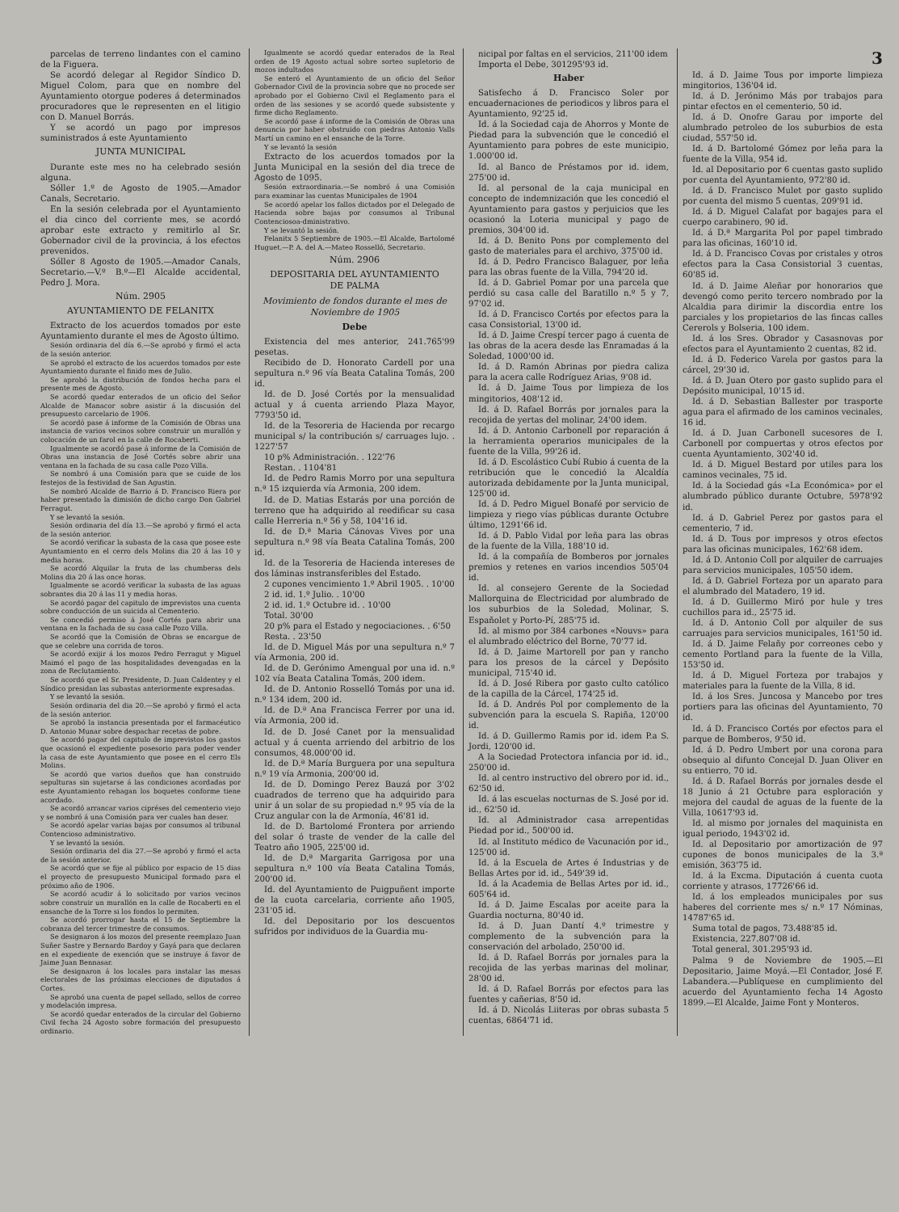parcelas de terreno lindantes con el camino de la Figuera.
Se acordó delegar al Regidor Síndico D. Miguel Colom, para que en nombre del Ayuntamiento otorgue poderes á determinados procuradores que le representen en el litigio con D. Manuel Borrás.
Y se acordó un pago por impresos suministrados á este Ayuntamiento
JUNTA MUNICIPAL
Durante este mes no ha celebrado sesión alguna.
Sóller 1.º de Agosto de 1905.—Amador Canals, Secretario.
En la sesión celebrada por el Ayuntamiento el dia cinco del corriente mes, se acordó aprobar este extracto y remitirlo al Sr. Gobernador civil de la provincia, á los efectos prevenidos.
Sóller 8 Agosto de 1905.—Amador Canals, Secretario.—V.º B.º—El Alcalde accidental, Pedro J. Mora.
Núm. 2905
AYUNTAMIENTO DE FELANITX
Extracto de los acuerdos tomados por este Ayuntamiento durante el mes de Agosto último.
Sesión ordinaria del día 6.—Se aprobó y firmó el acta de la sesión anterior.
Se aprobó el extracto de los acuerdos tomados por este Ayuntamiento durante el finido mes de Julio.
Se aprobó la distribución de fondos hecha para el presente mes de Agosto.
Se acordó quedar enterados de un oficio del Señor Alcalde de Manacor sobre asistir á la discusión del presupuesto carcelario de 1906.
Se acordó pase á informe de la Comisión de Obras una instancia de varios vecinos sobre construir un murallón y colocación de un farol en la calle de Rocaberti.
Igualmente se acordó pase á informe de la Comisión de Obras una instancia de José Cortés sobre abrir una ventana en la fachada de su casa calle Pozo Villa.
Se nombró á una Comisión para que se cuide de los festejos de la festividad de San Agustin.
Se nombró Alcalde de Barrio á D. Francisco Riera por haber presentado la dimisión de dicho cargo Don Gabriel Ferragut.
Y se levantó la sesión.
Sesión ordinaria del día 13.—Se aprobó y firmó el acta de la sesión anterior.
Se acordó verificar la subasta de la casa que posee este Ayuntamiento en el cerro dels Molins dia 20 á las 10 y media horas.
Se acordó Alquilar la fruta de las chumberas dels Molins dia 20 á las once horas.
Igualmente se acordó verificar la subasta de las aguas sobrantes dia 20 á las 11 y media horas.
Se acordó pagar del capitulo de imprevistos una cuenta sobre conducción de un suicida al Cementerio.
Se concedió permiso á José Cortés para abrir una ventana en la fachada de su casa calle Pozo Villa.
Se acordó que la Comisión de Obras se encargue de que se celebre una corrida de toros.
Se acordó exijir á los mozos Pedro Ferragut y Miguel Maimó el pago de las hospitalidades devengadas en la zona de Reclutamiento.
Se acordó que el Sr. Presidente, D. Juan Caldentey y el Síndico presidan las subastas anteriormente expresadas.
Y se levantó la sesión.
Sesión ordinaria del dia 20.—Se aprobó y firmó el acta de la sesión anterior.
Se aprobó la instancia presentada por el farmacéutico D. Antonio Munar sobre despachar recetas de pobre.
Se acordó pagar del capitulo de imprevistos los gastos que ocasionó el expediente posesorio para poder vender la casa de este Ayuntamiento que posee en el cerro Els Molins.
Se acordó que varios dueños que han construido sepulturas sin sujetarse á las condiciones acordadas por este Ayuntamiento rehagan los boquetes conforme tiene acordado.
Se acordó arrancar varios cipréses del cementerio viejo y se nombró á una Comisión para ver cuales han deser.
Se acordó apelar varias bajas por consumos al tribunal Contencioso administrativo.
Y se levantó la sesión.
Sesión ordinaria del dia 27.—Se aprobó y firmó el acta de la sesión anterior.
Se acordó que se fije al público por espacio de 15 dias el proyecto de presupuesto Municipal formado para el próximo año de 1906.
Se acordó acudir á lo solicitado por varios vecinos sobre construir un murallón en la calle de Rocaberti en el ensanche de la Torre si los fondos lo permiten.
Se acordó prorrogar hasta el 15 de Septiembre la cobranza del tercer trimestre de consumos.
Se designaron á los mozos del presente reemplazo Juan Suñer Sastre y Bernardo Bardoy y Gayá para que declaren en el expediente de exención que se instruye á favor de Jaime Juan Bennasar.
Se designaron á los locales para instalar las mesas electorales de las próximas elecciones de diputados á Cortes.
Se aprobó una cuenta de papel sellado, sellos de correo y modelación impresa.
Se acordó quedar enterados de la circular del Gobierno Civil fecha 24 Agosto sobre formación del presupuesto ordinario.
Igualmente se acordó quedar enterados de la Real orden de 19 Agosto actual sobre sorteo supletorio de mozos indultados
Se enteró el Ayuntamiento de un oficio del Señor Gobernador Civil de la provincia sobre que no procede ser aprobado por el Gobierno Civil el Reglamento para el orden de las sesiones y se acordó quede subsistente y firme dicho Reglamento.
Se acordó pase á informe de la Comisión de Obras una denuncia por haber obstruido con piedras Antonio Valls Martí un camino en el ensanche de la Torre.
Y se levantó la sesión
Extracto de los acuerdos tomados por la Junta Municipal en la sesión del dia trece de Agosto de 1095.
Sesión extraordinaria.—Se nombró á una Comisión para examinar las cuentas Municipales de 1904
Se acordó apelar los fallos dictados por el Delegado de Hacienda sobre bajas por consumos al Tribunal Contenciosoa-dministrativo.
Y se levantó la sesión.
Felanitx 5 Septiembre de 1905.—El Alcalde, Bartolomé Huguet.—P. A. del A.—Mateo Rosselló, Secretario.
Núm. 2906
DEPOSITARIA DEL AYUNTAMIENTO
DE PALMA
Movimiento de fondos durante el mes de Noviembre de 1905
Debe
Existencia del mes anterior, 241.765'99 pesetas.
Recibido de D. Honorato Cardell por una sepultura n.º 96 vía Beata Catalina Tomás, 200 id.
Id. de D. José Cortés por la mensualidad actual y á cuenta arriendo Plaza Mayor, 7793'50 id.
Id. de la Tesoreria de Hacienda por recargo municipal s/ la contribución s/ carruages lujo. . 1227'57
10 p% Administración. . 122'76
Restan. . 1104'81
Id. de Pedro Ramis Morro por una sepultura n.ª 15 izquierda vía Armonia, 200 idem.
Id. de D. Matias Estarás por una porción de terreno que ha adquirido al reedificar su casa calle Herreria n.º 56 y 58, 104'16 id.
Id. de D.ª Maria Cánovas Vives por una sepultura n.º 98 vía Beata Catalina Tomás, 200 id.
Id. de la Tesoreria de Hacienda intereses de dos láminas instransferibles del Estado.
2 cupones vencimiento 1.º Abril 1905. . 10'00
2 id. id. 1.º Julio. . 10'00
2 id. id. 1.º Octubre id. . 10'00
Total. 30'00
20 p% para el Estado y negociaciones. . 6'50
Resta. . 23'50
Id. de D. Miguel Más por una sepultura n.º 7 vía Armonia, 200 id.
Id. de D. Gerónimo Amengual por una id. n.º 102 vía Beata Catalina Tomás, 200 idem.
Id. de D. Antonio Rosselló Tomás por una id. n.º 134 idem, 200 id.
Id. de D.ª Ana Francisca Ferrer por una id. vía Armonia, 200 id.
Id. de D. José Canet por la mensualidad actual y á cuenta arriendo del arbitrio de los consumos, 48.000'00 id.
Id. de D.ª María Burguera por una sepultura n.º 19 vía Armonia, 200'00 id.
Id. de D. Domingo Perez Bauzá por 3'02 cuadrados de terreno que ha adquirido para unir á un solar de su propiedad n.º 95 vía de la Cruz angular con la de Armonía, 46'81 id.
Id. de D. Bartolomé Frontera por arriendo del solar ó traste de vender de la calle del Teatro año 1905, 225'00 id.
Id. de D.ª Margarita Garrigosa por una sepultura n.º 100 vía Beata Catalina Tomás, 200'00 id.
Id. del Ayuntamiento de Puigpuñent importe de la cuota carcelaria, corriente año 1905, 231'05 id.
Id. del Depositario por los descuentos sufridos por individuos de la Guardia mu-
nicipal por faltas en el servicios, 211'00 idem
Importa el Debe, 301295'93 id.
Haber
Satisfecho á D. Francisco Soler por encuadernaciones de periodicos y libros para el Ayuntamiento, 92'25 id.
Id. á la Sociedad caja de Ahorros y Monte de Piedad para la subvención que le concedió el Ayuntamiento para pobres de este municipio, 1.000'00 id.
Id. al Banco de Préstamos por id. idem, 275'00 id.
Id. al personal de la caja municipal en concepto de indemnización que les concedió el Ayuntamiento para gastos y perjuicios que les ocasionó la Loteria municipal y pago de premios, 304'00 id.
Id. á D. Benito Pons por complemento del gasto de materiales para el archivo, 375'00 id.
Id. á D. Pedro Francisco Balaguer, por leña para las obras fuente de la Villa, 794'20 id.
Id. á D. Gabriel Pomar por una parcela que perdió su casa calle del Baratillo n.º 5 y 7, 97'02 id.
Id. á D. Francisco Cortés por efectos para la casa Consistorial, 13'00 id.
Id. á D. Jaime Crespí tercer pago á cuenta de las obras de la acera desde las Enramadas á la Soledad, 1000'00 id.
Id. á D. Ramón Abrinas por piedra caliza para la acera calle Rodríguez Arias, 9'08 id.
Id. á D. Jaime Tous por limpieza de los mingitorios, 408'12 id.
Id. á D. Rafael Borrás por jornales para la recojida de yertas del molinar, 24'00 idem.
Id. á D. Antonio Carbonell por reparación á la herramienta operarios municipales de la fuente de la Villa, 99'26 id.
Id. á D. Escolástico Cubí Rubio á cuenta de la retribución que le concedió la Alcaldía autorizada debidamente por la Junta municipal, 125'00 id.
Id. á D. Pedro Miguel Bonafé por servicio de limpieza y riego vías públicas durante Octubre último, 1291'66 id.
Id. á D. Pablo Vidal por leña para las obras de la fuente de la Villa, 188'10 id.
Id. á la compañía de Bomberos por jornales premios y retenes en varios incendios 505'04 id.
Id. al consejero Gerente de la Sociedad Mallorquina de Electricidad por alumbrado de los suburbios de la Soledad, Molinar, S. Españolet y Porto-Pí, 285'75 id.
Id. al mismo por 384 carbones «Nouvs» para el alumbrado eléctrico del Borne, 70'77 id.
Id. á D. Jaime Martorell por pan y rancho para los presos de la cárcel y Depósito municipal, 715'40 id.
Id. á D. José Ribera por gasto culto católico de la capilla de la Cárcel, 174'25 id.
Id. á D. Andrés Pol por complemento de la subvención para la escuela S. Rapiña, 120'00 id.
Id. á D. Guillermo Ramis por id. idem P.a S. Jordi, 120'00 id.
A la Sociedad Protectora infancia por id. id., 250'00 id.
Id. al centro instructivo del obrero por id. id., 62'50 id.
Id. á las escuelas nocturnas de S. José por id. id., 62'50 id.
Id. al Administrador casa arrepentidas Piedad por id., 500'00 id.
Id. al Instituto médico de Vacunación por id., 125'00 id.
Id. á la Escuela de Artes é Industrias y de Bellas Artes por id. id., 549'39 id.
Id. á la Academia de Bellas Artes por id. id., 605'64 id.
Id. á D. Jaime Escalas por aceite para la Guardia nocturna, 80'40 id.
Id. á D. Juan Dantí 4.º trimestre y complemento de la subvención para la conservación del arbolado, 250'00 id.
Id. á D. Rafael Borrás por jornales para la recojida de las yerbas marinas del molinar, 28'00 id.
Id. á D. Rafael Borrás por efectos para las fuentes y cañerias, 8'50 id.
Id. á D. Nicolás Liiteras por obras subasta 5 cuentas, 6864'71 id.
3
Id. á D. Jaime Tous por importe limpieza mingitorios, 136'04 id.
Id. á D. Jerónimo Más por trabajos para pintar efectos en el cementerio, 50 id.
Id. á D. Onofre Garau por importe del alumbrado petroleo de los suburbios de esta ciudad, 557'50 id.
Id. á D. Bartolomé Gómez por leña para la fuente de la Villa, 954 id.
Id. al Depositario por 6 cuentas gasto suplido por cuenta del Ayuntamiento, 972'80 id.
Id. á D. Francisco Mulet por gasto suplido por cuenta del mismo 5 cuentas, 209'91 id.
Id. á D. Miguel Calafat por bagajes para el cuerpo carabinero, 90 id.
Id. á D.ª Margarita Pol por papel timbrado para las oficinas, 160'10 id.
Id. á D. Francisco Covas por cristales y otros efectos para la Casa Consistorial 3 cuentas, 60'85 id.
Id. á D. Jaime Aleñar por honorarios que devengó como perito tercero nombrado por la Alcaldia para dirimir la discordia entre los parciales y los propietarios de las fincas calles Cererols y Bolseria, 100 idem.
Id. á los Sres. Obrador y Casasnovas por efectos para el Ayuntamiento 2 cuentas, 82 id.
Id. á D. Federico Varela por gastos para la cárcel, 29'30 id.
Id. á D. Juan Otero por gasto suplido para el Depósito municipal, 10'15 id.
Id. á D. Sebastian Ballester por trasporte agua para el afirmado de los caminos vecinales, 16 id.
Id. á D. Juan Carbonell sucesores de I. Carbonell por compuertas y otros efectos por cuenta Ayuntamiento, 302'40 id.
Id. á D. Miguel Bestard por utiles para los caminos vecinales, 75 id.
Id. á la Sociedad gás «La Económica» por el alumbrado público durante Octubre, 5978'92 id.
Id. á D. Gabriel Perez por gastos para el cementerio, 7 id.
Id. á D. Tous por impresos y otros efectos para las oficinas municipales, 162'68 idem.
Id. á D. Antonio Coll por alquiler de carruajes para servicios municipales, 105'50 idem.
Id. á D. Gabriel Forteza por un aparato para el alumbrado del Matadero, 19 id.
Id. á D. Guillermo Miró por hule y tres cuchillos para id., 25'75 id.
Id. á D. Antonio Coll por alquiler de sus carruajes para servicios municipales, 161'50 id.
Id. á D. Jaime Felañy por correones cebo y cemento Portland para la fuente de la Villa, 153'50 id.
Id. á D. Miguel Forteza por trabajos y materiales para la fuente de la Villa, 8 id.
Id. á los Sres. Juncosa y Mancebo por tres portiers para las oficinas del Ayuntamiento, 70 id.
Id. á D. Francisco Cortés por efectos para el parque de Bomberos, 9'50 id.
Id. á D. Pedro Umbert por una corona para obsequio al difunto Concejal D. Juan Oliver en su entierro, 70 id.
Id. á D. Rafael Borrás por jornales desde el 18 Junio á 21 Octubre para esploración y mejora del caudal de aguas de la fuente de la Villa, 10617'93 id.
Id. al mismo por jornales del maquinista en igual periodo, 1943'02 id.
Id. al Depositario por amortización de 97 cupones de bonos municipales de la 3.ª emisión, 363'75 id.
Id. á la Excma. Diputación á cuenta cuota corriente y atrasos, 17726'66 id.
Id. á los empleados municipales por sus haberes del corriente mes s/ n.º 17 Nóminas, 14787'65 id.
Suma total de pagos, 73.488'85 id.
Existencia, 227.807'08 id.
Total general, 301.295'93 id.
Palma 9 de Noviembre de 1905.—El Depositario, Jaime Moyá.—El Contador, José F. Labandera.—Publíquese en cumplimiento del acuerdo del Ayuntamiento fecha 14 Agosto 1899.—El Alcalde, Jaime Font y Monteros.